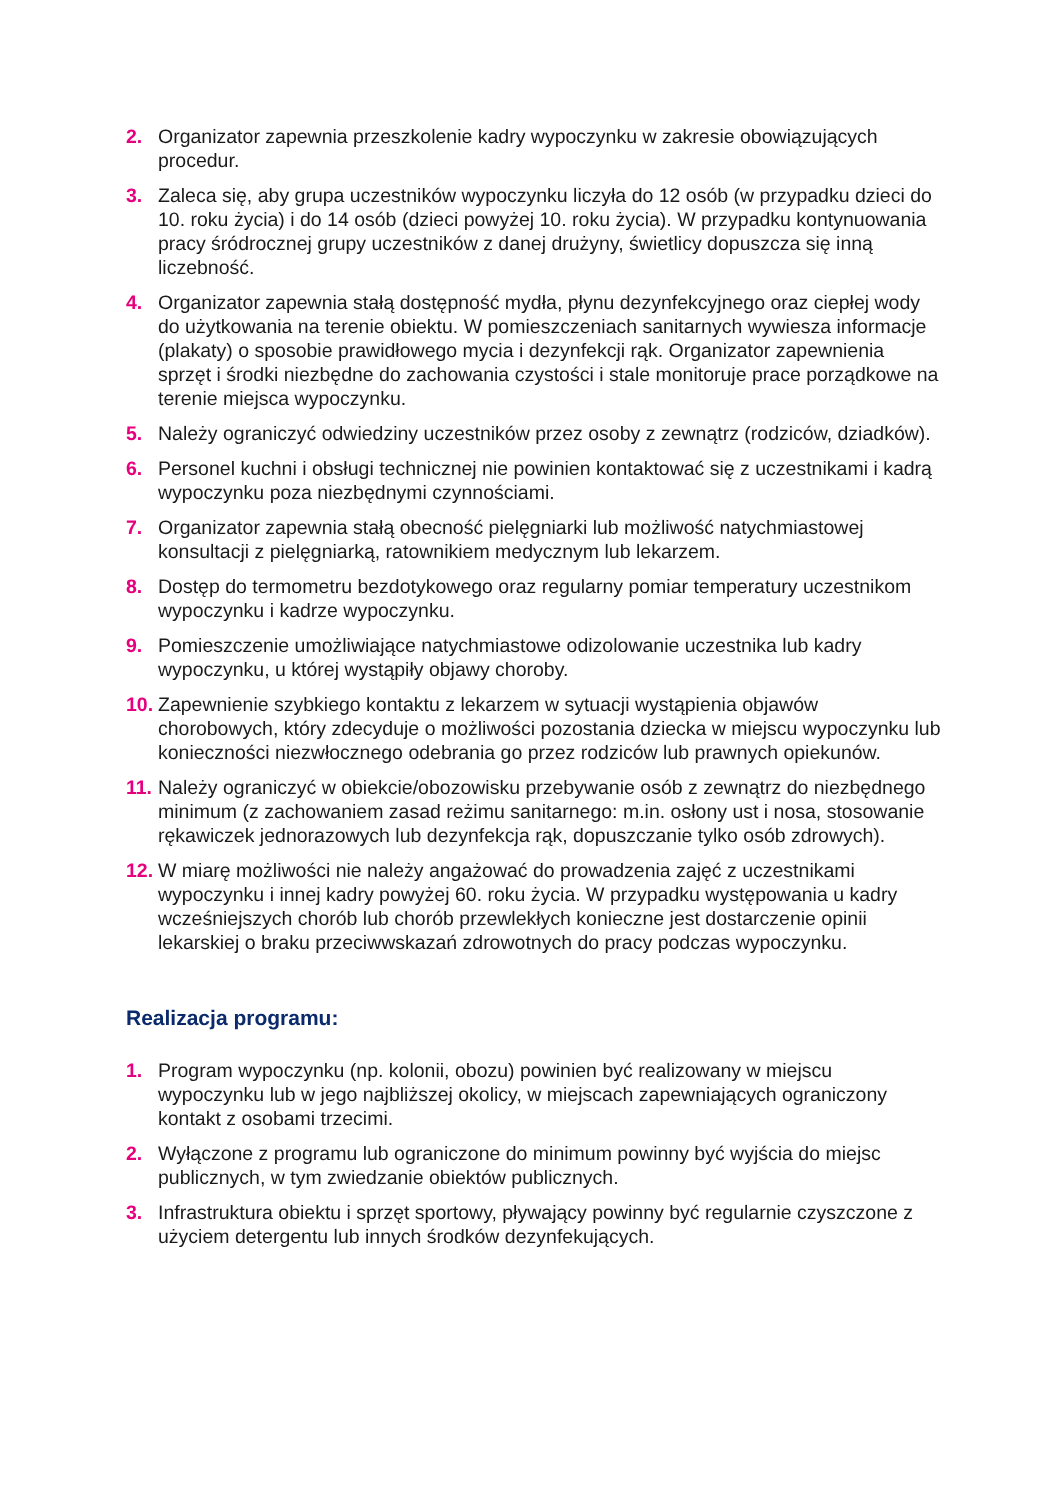2. Organizator zapewnia przeszkolenie kadry wypoczynku w zakresie obowiązujących procedur.
3. Zaleca się, aby grupa uczestników wypoczynku liczyła do 12 osób (w przypadku dzieci do 10. roku życia) i do 14 osób (dzieci powyżej 10. roku życia). W przypadku kontynuowania pracy śródrocznej grupy uczestników z danej drużyny, świetlicy dopuszcza się inną liczebność.
4. Organizator zapewnia stałą dostępność mydła, płynu dezynfekcyjnego oraz ciepłej wody do użytkowania na terenie obiektu. W pomieszczeniach sanitarnych wywiesza informacje (plakaty) o sposobie prawidłowego mycia i dezynfekcji rąk. Organizator zapewnienia sprzęt i środki niezbędne do zachowania czystości i stale monitoruje prace porządkowe na terenie miejsca wypoczynku.
5. Należy ograniczyć odwiedziny uczestników przez osoby z zewnątrz (rodziców, dziadków).
6. Personel kuchni i obsługi technicznej nie powinien kontaktować się z uczestnikami i kadrą wypoczynku poza niezbędnymi czynnościami.
7. Organizator zapewnia stałą obecność pielęgniarki lub możliwość natychmiastowej konsultacji z pielęgniarką, ratownikiem medycznym lub lekarzem.
8. Dostęp do termometru bezdotykowego oraz regularny pomiar temperatury uczestnikom wypoczynku i kadrze wypoczynku.
9. Pomieszczenie umożliwiające natychmiastowe odizolowanie uczestnika lub kadry wypoczynku, u której wystąpiły objawy choroby.
10. Zapewnienie szybkiego kontaktu z lekarzem w sytuacji wystąpienia objawów chorobowych, który zdecyduje o możliwości pozostania dziecka w miejscu wypoczynku lub konieczności niezwłocznego odebrania go przez rodziców lub prawnych opiekunów.
11. Należy ograniczyć w obiekcie/obozowisku przebywanie osób z zewnątrz do niezbędnego minimum (z zachowaniem zasad reżimu sanitarnego: m.in. osłony ust i nosa, stosowanie rękawiczek jednorazowych lub dezynfekcja rąk, dopuszczanie tylko osób zdrowych).
12. W miarę możliwości nie należy angażować do prowadzenia zajęć z uczestnikami wypoczynku i innej kadry powyżej 60. roku życia. W przypadku występowania u kadry wcześniejszych chorób lub chorób przewlekłych konieczne jest dostarczenie opinii lekarskiej o braku przeciwwskazań zdrowotnych do pracy podczas wypoczynku.
Realizacja programu:
1. Program wypoczynku (np. kolonii, obozu) powinien być realizowany w miejscu wypoczynku lub w jego najbliższej okolicy, w miejscach zapewniających ograniczony kontakt z osobami trzecimi.
2. Wyłączone z programu lub ograniczone do minimum powinny być wyjścia do miejsc publicznych, w tym zwiedzanie obiektów publicznych.
3. Infrastruktura obiektu i sprzęt sportowy, pływający powinny być regularnie czyszczone z użyciem detergentu lub innych środków dezynfekujących.